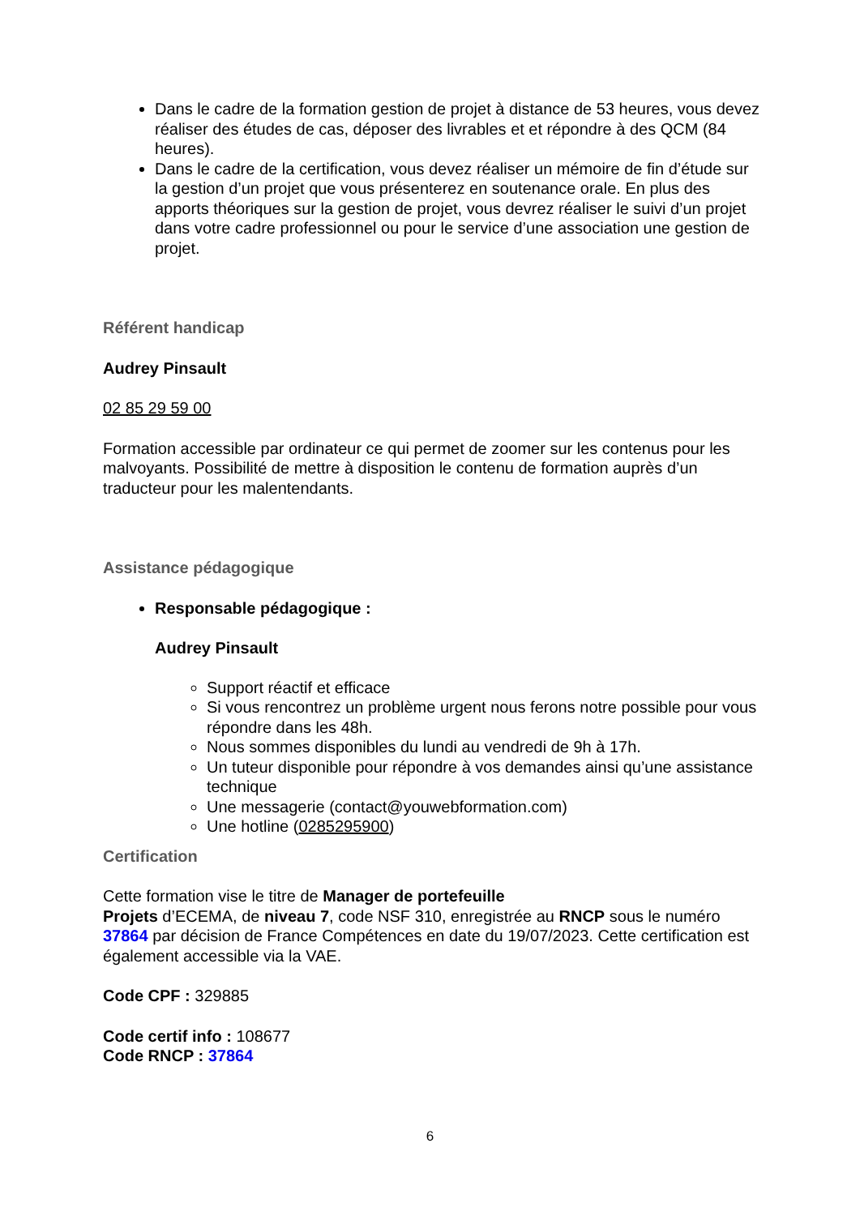Dans le cadre de la formation gestion de projet à distance de 53 heures, vous devez réaliser des études de cas, déposer des livrables et et répondre à des QCM (84 heures).
Dans le cadre de la certification, vous devez réaliser un mémoire de fin d’étude sur la gestion d’un projet que vous présenterez en soutenance orale. En plus des apports théoriques sur la gestion de projet, vous devrez réaliser le suivi d’un projet dans votre cadre professionnel ou pour le service d’une association une gestion de projet.
Référent handicap
Audrey Pinsault
02 85 29 59 00
Formation accessible par ordinateur ce qui permet de zoomer sur les contenus pour les malvoyants. Possibilité de mettre à disposition le contenu de formation auprès d’un traducteur pour les malentendants.
Assistance pédagogique
Responsable pédagogique :
Audrey Pinsault
Support réactif et efficace
Si vous rencontrez un problème urgent nous ferons notre possible pour vous répondre dans les 48h.
Nous sommes disponibles du lundi au vendredi de 9h à 17h.
Un tuteur disponible pour répondre à vos demandes ainsi qu’une assistance technique
Une messagerie (contact@youwebformation.com)
Une hotline (0285295900)
Certification
Cette formation vise le titre de Manager de portefeuille
Projets d’ECEMA, de niveau 7, code NSF 310, enregistrée au RNCP sous le numéro 37864 par décision de France Compétences en date du 19/07/2023. Cette certification est également accessible via la VAE.
Code CPF : 329885
Code certif info : 108677
Code RNCP : 37864
6